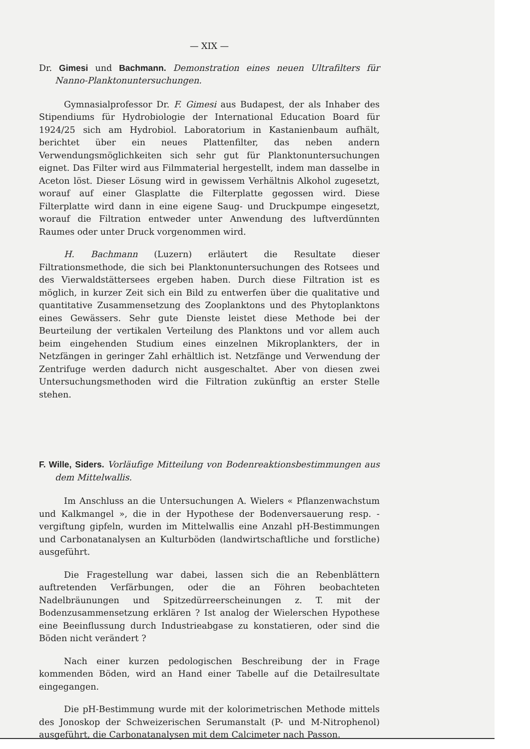— XIX —
Dr. Gimesi und Bachmann. Demonstration eines neuen Ultrafilters für Nanno-Planktonuntersuchungen.
Gymnasialprofessor Dr. F. Gimesi aus Budapest, der als Inhaber des Stipendiums für Hydrobiologie der International Education Board für 1924/25 sich am Hydrobiol. Laboratorium in Kastanienbaum aufhält, berichtet über ein neues Plattenfilter, das neben andern Verwendungsmöglichkeiten sich sehr gut für Planktonuntersuchungen eignet. Das Filter wird aus Filmmaterial hergestellt, indem man dasselbe in Aceton löst. Dieser Lösung wird in gewissem Verhältnis Alkohol zugesetzt, worauf auf einer Glasplatte die Filterplatte gegossen wird. Diese Filterplatte wird dann in eine eigene Saug- und Druckpumpe eingesetzt, worauf die Filtration entweder unter Anwendung des luftverdünnten Raumes oder unter Druck vorgenommen wird.
H. Bachmann (Luzern) erläutert die Resultate dieser Filtrationsmethode, die sich bei Planktonuntersuchungen des Rotsees und des Vierwaldstättersees ergeben haben. Durch diese Filtration ist es möglich, in kurzer Zeit sich ein Bild zu entwerfen über die qualitative und quantitative Zusammensetzung des Zooplanktons und des Phytoplanktons eines Gewässers. Sehr gute Dienste leistet diese Methode bei der Beurteilung der vertikalen Verteilung des Planktons und vor allem auch beim eingehenden Studium eines einzelnen Mikroplankters, der in Netzfängen in geringer Zahl erhältlich ist. Netzfänge und Verwendung der Zentrifuge werden dadurch nicht ausgeschaltet. Aber von diesen zwei Untersuchungsmethoden wird die Filtration zukünftig an erster Stelle stehen.
F. Wille, Siders. Vorläufige Mitteilung von Bodenreaktionsbestimmungen aus dem Mittelwallis.
Im Anschluss an die Untersuchungen A. Wielers « Pflanzenwachstum und Kalkmangel », die in der Hypothese der Bodenversauerung resp. -vergiftung gipfeln, wurden im Mittelwallis eine Anzahl pH-Bestimmungen und Carbonatanalysen an Kulturböden (landwirtschaftliche und forstliche) ausgeführt.
Die Fragestellung war dabei, lassen sich die an Rebenblättern auftretenden Verfärbungen, oder die an Föhren beobachteten Nadelbräunungen und Spitzedürreerscheinungen z. T. mit der Bodenzusammensetzung erklären ? Ist analog der Wielerschen Hypothese eine Beeinflussung durch Industrieabgase zu konstatieren, oder sind die Böden nicht verändert ?
Nach einer kurzen pedologischen Beschreibung der in Frage kommenden Böden, wird an Hand einer Tabelle auf die Detailresultate eingegangen.
Die pH-Bestimmung wurde mit der kolorimetrischen Methode mittels des Jonoskop der Schweizerischen Serumanstalt (P- und M-Nitrophenol) ausgeführt, die Carbonatanalysen mit dem Calcimeter nach Passon.